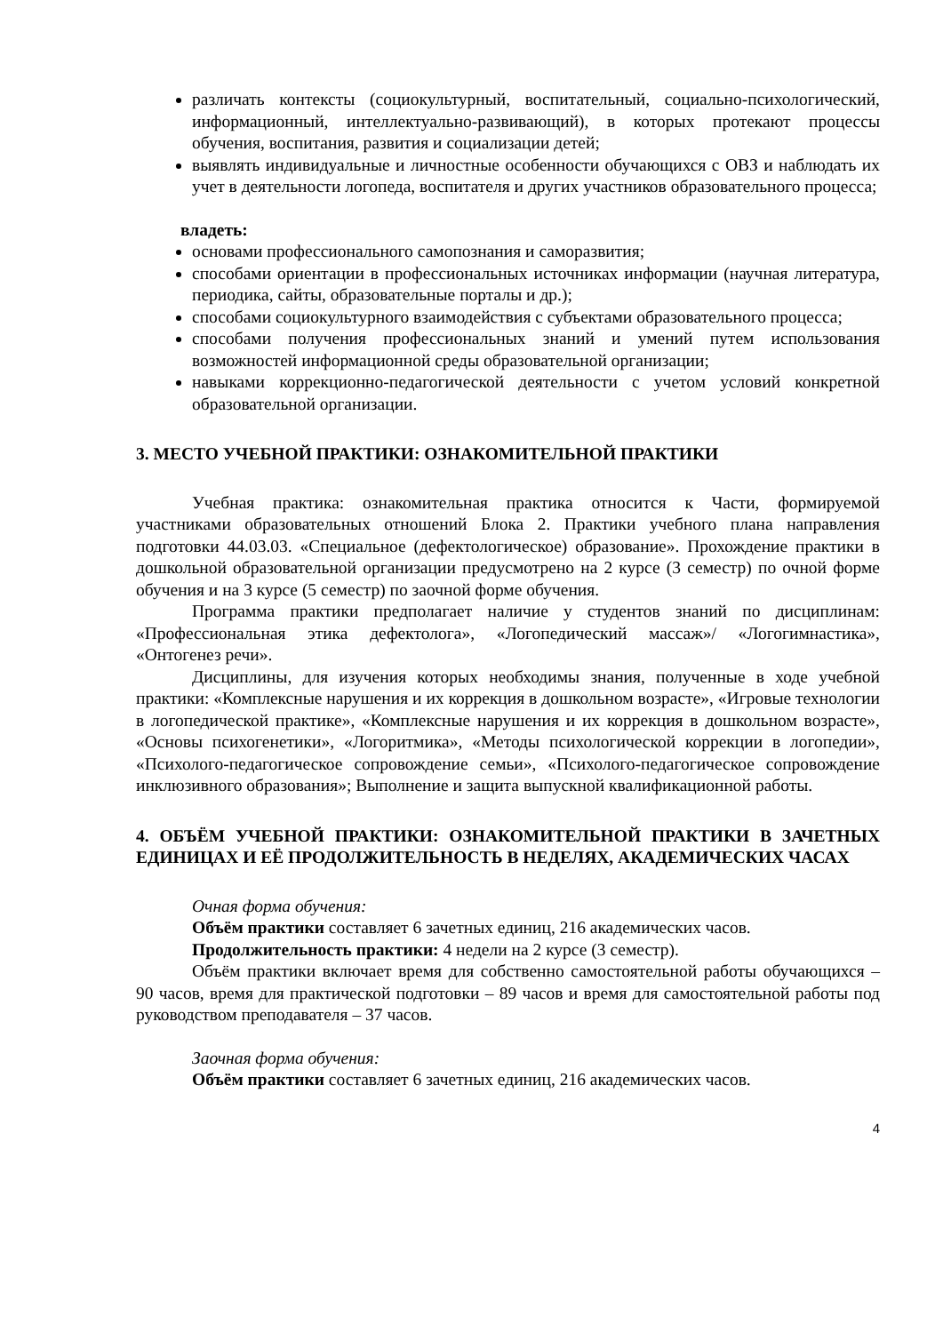различать контексты (социокультурный, воспитательный, социально-психологический, информационный, интеллектуально-развивающий), в которых протекают процессы обучения, воспитания, развития и социализации детей;
выявлять индивидуальные и личностные особенности обучающихся с ОВЗ и наблюдать их учет в деятельности логопеда, воспитателя и других участников образовательного процесса;
владеть:
основами профессионального самопознания и саморазвития;
способами ориентации в профессиональных источниках информации (научная литература, периодика, сайты, образовательные порталы и др.);
способами социокультурного взаимодействия с субъектами образовательного процесса;
способами получения профессиональных знаний и умений путем использования возможностей информационной среды образовательной организации;
навыками коррекционно-педагогической деятельности с учетом условий конкретной образовательной организации.
3. МЕСТО УЧЕБНОЙ ПРАКТИКИ: ОЗНАКОМИТЕЛЬНОЙ ПРАКТИКИ
Учебная практика: ознакомительная практика относится к Части, формируемой участниками образовательных отношений Блока 2. Практики учебного плана направления подготовки 44.03.03. «Специальное (дефектологическое) образование». Прохождение практики в дошкольной образовательной организации предусмотрено на 2 курсе (3 семестр) по очной форме обучения и на 3 курсе (5 семестр) по заочной форме обучения.
Программа практики предполагает наличие у студентов знаний по дисциплинам: «Профессиональная этика дефектолога», «Логопедический массаж»/ «Логогимнастика», «Онтогенез речи».
Дисциплины, для изучения которых необходимы знания, полученные в ходе учебной практики: «Комплексные нарушения и их коррекция в дошкольном возрасте», «Игровые технологии в логопедической практике», «Комплексные нарушения и их коррекция в дошкольном возрасте», «Основы психогенетики», «Логоритмика», «Методы психологической коррекции в логопедии», «Психолого-педагогическое сопровождение семьи», «Психолого-педагогическое сопровождение инклюзивного образования»; Выполнение и защита выпускной квалификационной работы.
4. ОБЪЁМ УЧЕБНОЙ ПРАКТИКИ: ОЗНАКОМИТЕЛЬНОЙ ПРАКТИКИ В ЗАЧЕТНЫХ ЕДИНИЦАХ И ЕЁ ПРОДОЛЖИТЕЛЬНОСТЬ В НЕДЕЛЯХ, АКАДЕМИЧЕСКИХ ЧАСАХ
Очная форма обучения:
Объём практики составляет 6 зачетных единиц, 216 академических часов.
Продолжительность практики: 4 недели на 2 курсе (3 семестр).
Объём практики включает время для собственно самостоятельной работы обучающихся – 90 часов, время для практической подготовки – 89 часов и время для самостоятельной работы под руководством преподавателя – 37 часов.
Заочная форма обучения:
Объём практики составляет 6 зачетных единиц, 216 академических часов.
4